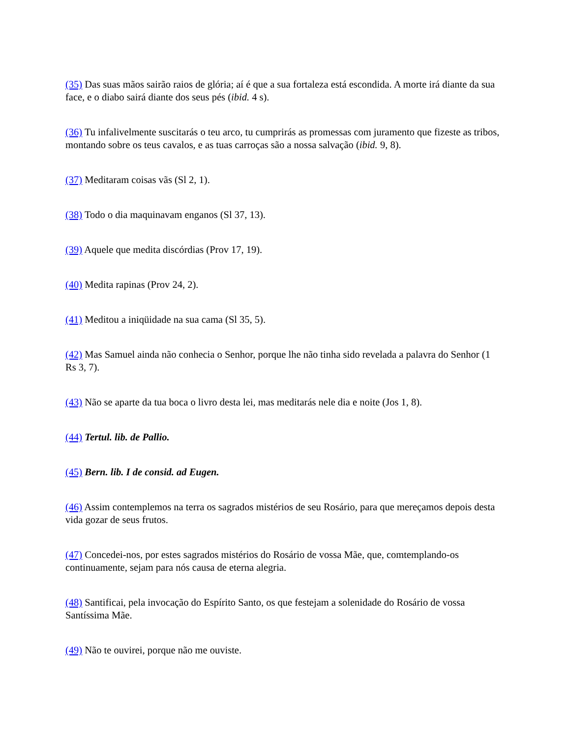(35) Das suas mãos sairão raios de glória; aí é que a sua fortaleza está escondida. A morte irá diante da sua face, e o diabo sairá diante dos seus pés (ibid. 4 s).
(36) Tu infalivelmente suscitarás o teu arco, tu cumprirás as promessas com juramento que fizeste as tribos, montando sobre os teus cavalos, e as tuas carroças são a nossa salvação (ibid. 9, 8).
(37) Meditaram coisas vãs (Sl 2, 1).
(38) Todo o dia maquinavam enganos (Sl 37, 13).
(39) Aquele que medita discórdias (Prov 17, 19).
(40) Medita rapinas (Prov 24, 2).
(41) Meditou a iniqüidade na sua cama (Sl 35, 5).
(42) Mas Samuel ainda não conhecia o Senhor, porque lhe não tinha sido revelada a palavra do Senhor (1 Rs 3, 7).
(43) Não se aparte da tua boca o livro desta lei, mas meditarás nele dia e noite (Jos 1, 8).
(44) Tertul. lib. de Pallio.
(45) Bern. lib. I de consid. ad Eugen.
(46) Assim contemplemos na terra os sagrados mistérios de seu Rosário, para que mereçamos depois desta vida gozar de seus frutos.
(47) Concedei-nos, por estes sagrados mistérios do Rosário de vossa Mãe, que, comtemplando-os continuamente, sejam para nós causa de eterna alegria.
(48) Santificai, pela invocação do Espírito Santo, os que festejam a solenidade do Rosário de vossa Santíssima Mãe.
(49) Não te ouvirei, porque não me ouviste.